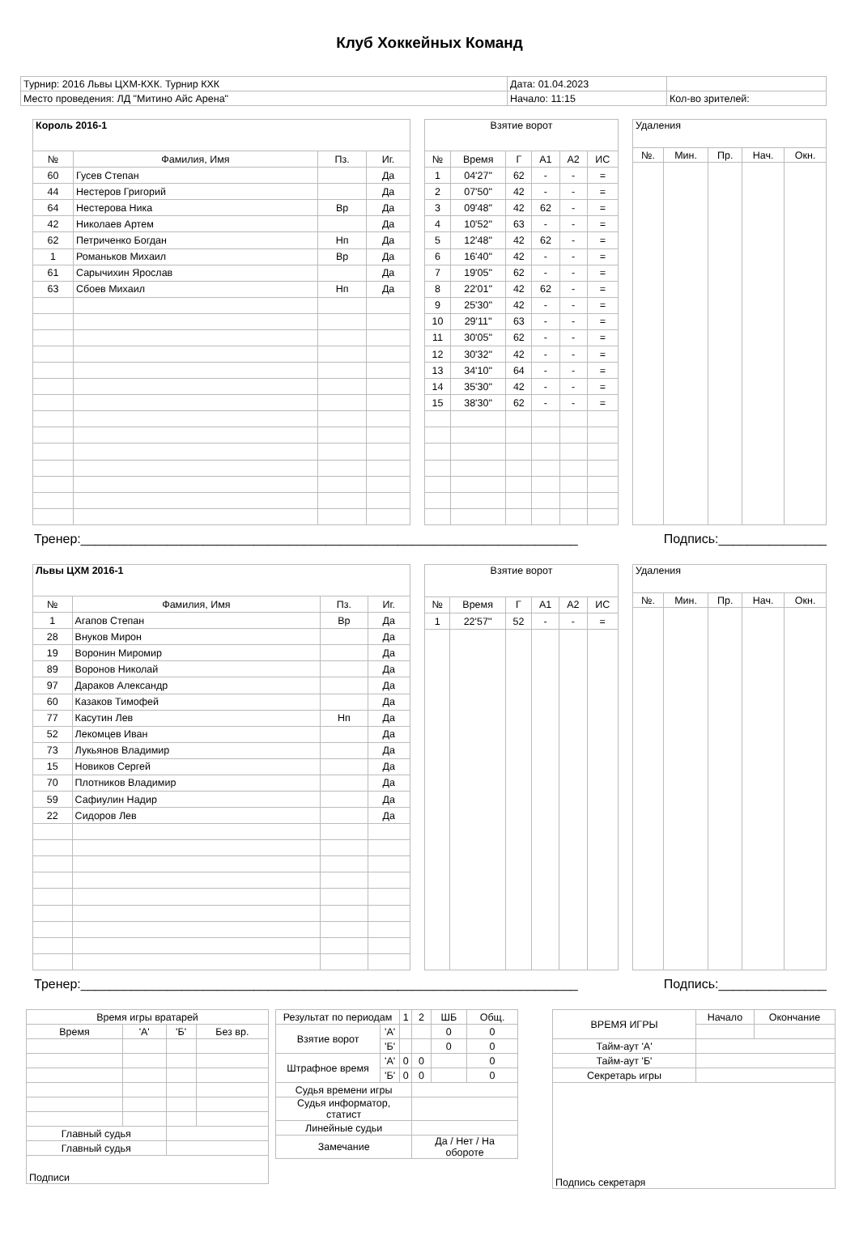Клуб Хоккейных Команд
| Турнир: 2016 Львы ЦХМ-КХК. Турнир КХК | Дата: 01.04.2023 | |
| Место проведения: ЛД "Митино Айс Арена" | Начало: 11:15 | Кол-во зрителей: |
| Король 2016-1 | | | |
| № | Фамилия, Имя | Пз. | Иг. |
| 60 | Гусев Степан | | Да |
| 44 | Нестеров Григорий | | Да |
| 64 | Нестерова Ника | Вр | Да |
| 42 | Николаев Артем | | Да |
| 62 | Петриченко Богдан | Нп | Да |
| 1 | Романьков Михаил | Вр | Да |
| 61 | Сарычихин Ярослав | | Да |
| 63 | Сбоев Михаил | Нп | Да |
| Взятие ворот | | | | | |
| № | Время | Г | А1 | А2 | ИС |
| 1 | 04'27'' | 62 | - | - | = |
| 2 | 07'50'' | 42 | - | - | = |
| 3 | 09'48'' | 42 | 62 | - | = |
| 4 | 10'52'' | 63 | - | - | = |
| 5 | 12'48'' | 42 | 62 | - | = |
| 6 | 16'40'' | 42 | - | - | = |
| 7 | 19'05'' | 62 | - | - | = |
| 8 | 22'01'' | 42 | 62 | - | = |
| 9 | 25'30'' | 42 | - | - | = |
| 10 | 29'11'' | 63 | - | - | = |
| 11 | 30'05'' | 62 | - | - | = |
| 12 | 30'32'' | 42 | - | - | = |
| 13 | 34'10'' | 64 | - | - | = |
| 14 | 35'30'' | 42 | - | - | = |
| 15 | 38'30'' | 62 | - | - | = |
| Удаления | | | | |
| №. | Мин. | Пр. | Нач. | Окн. |
Тренер:_____________________________________________________________________ Подпись:_______________
| Львы ЦХМ 2016-1 | | | |
| № | Фамилия, Имя | Пз. | Иг. |
| 1 | Агапов Степан | Вр | Да |
| 28 | Внуков Мирон | | Да |
| 19 | Воронин Миромир | | Да |
| 89 | Воронов Николай | | Да |
| 97 | Дараков Александр | | Да |
| 60 | Казаков Тимофей | | Да |
| 77 | Касутин Лев | Нп | Да |
| 52 | Лекомцев Иван | | Да |
| 73 | Лукьянов Владимир | | Да |
| 15 | Новиков Сергей | | Да |
| 70 | Плотников Владимир | | Да |
| 59 | Сафиулин Надир | | Да |
| 22 | Сидоров Лев | | Да |
| Взятие ворот | | | | | |
| № | Время | Г | А1 | А2 | ИС |
| 1 | 22'57'' | 52 | - | - | = |
| Удаления | | | | |
| №. | Мин. | Пр. | Нач. | Окн. |
Тренер:_____________________________________________________________________ Подпись:_______________
| Время игры вратарей | | | |
| Время | 'А' | 'Б' | Без вр. |
| Главный судья | | | |
| Главный судья | | | |
| Подписи | | | |
| Результат по периодам | | 1 | 2 | ШБ | Общ. |
| Взятие ворот | 'А' | | | 0 | 0 |
| | 'Б' | | | 0 | 0 |
| Штрафное время | 'А' | 0 | 0 | | 0 |
| | 'Б' | 0 | 0 | | 0 |
| Судья времени игры | | | | | |
| Судья информатор, статист | | | | | |
| Линейные судьи | | | | | |
| Замечание | | | Да / Нет / На обороте | | |
| ВРЕМЯ ИГРЫ | Начало | Окончание |
| Тайм-аут 'А' | | |
| Тайм-аут 'Б' | | |
| Секретарь игры | | |
| Подпись секретаря | | |